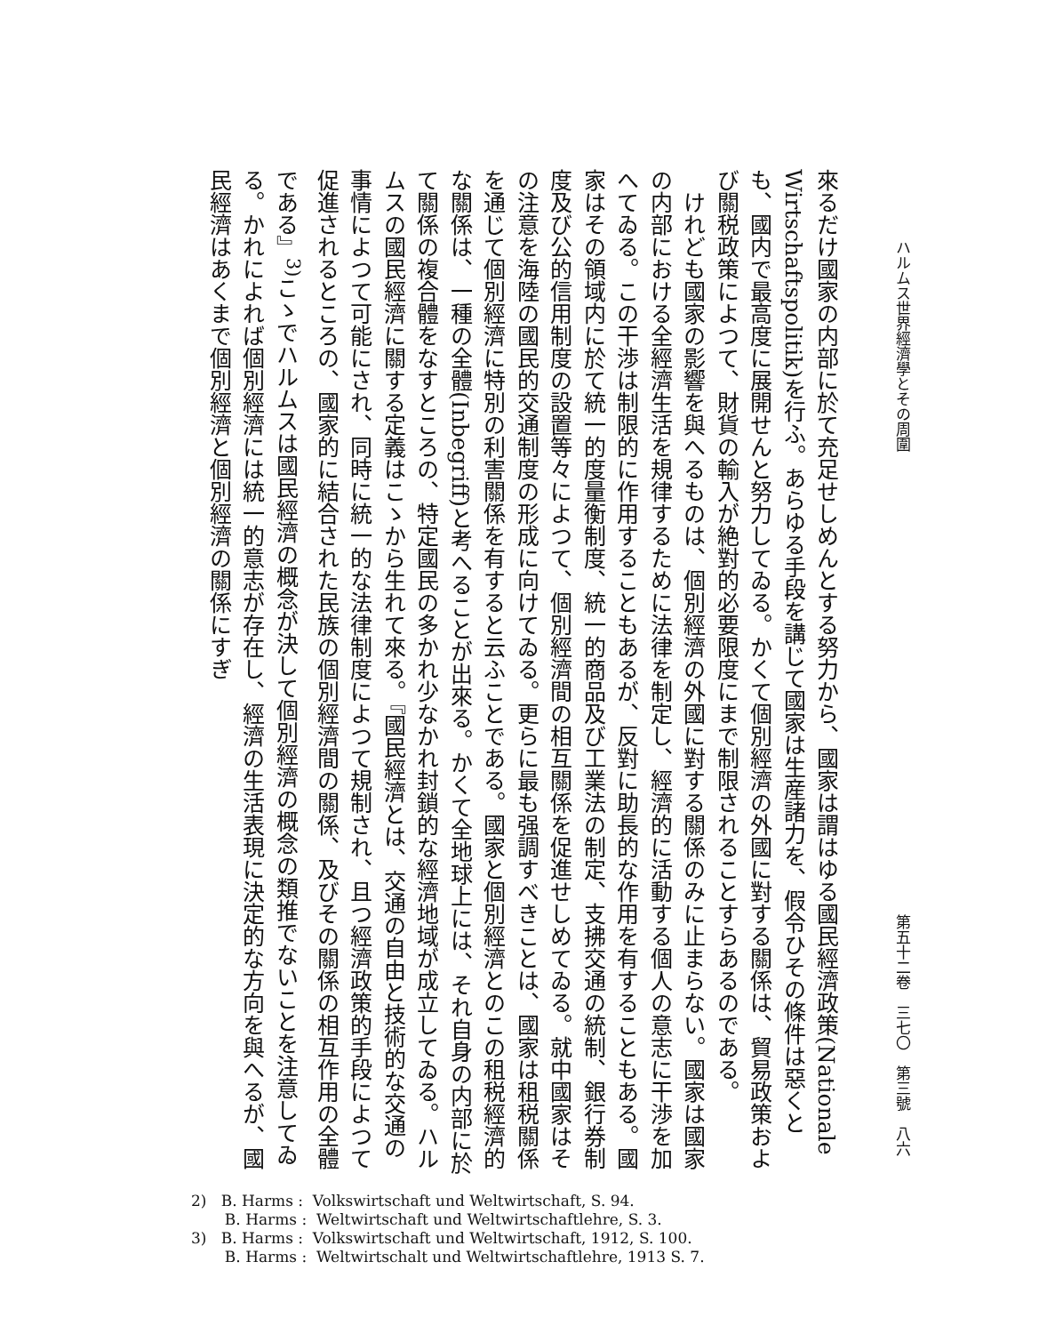ハルムス世界經濟學とその周圍 第五十二卷　三七〇　第三號　八六
來るだけ國家の内部に於て充足せしめんとする努力から、國家は謂はゆる國民經濟政策(Nationale Wirtschaftspolitik)を行ふ。あらゆる手段を講じて國家は生産諸力を、假令ひその條件は惡くとも、國内で最高度に展開せんと努力してゐる。かくて個別經濟の外國に對する關係は、貿易政策および關税政策によつて、財貨の輸入が絶對的必要限度にまで制限されることすらあるのである。
　けれども國家の影響を與へるものは、個別經濟の外國に對する關係のみに止まらない。國家は國家の内部における全經濟生活を規律するために法律を制定し、經濟的に活動する個人の意志に干渉を加へてゐる。この干渉は制限的に作用することもあるが、反對に助長的な作用を有することもある。國家はその領域内に於て統一的度量衡制度、統一的商品及び工業法の制定、支拂交通の統制、銀行券制度及び公的信用制度の設置等々によつて、個別經濟間の相互關係を促進せしめてゐる。就中國家はその注意を海陸の國民的交通制度の形成に向けてゐる。更らに最も强調すべきことは、國家は租税關係を通じて個別經濟に特別の利害關係を有すると云ふことである。國家と個別經濟とのこの租税經濟的な關係は、一種の全體(Inbegriff)と考へることが出來る。かくて全地球上には、それ自身の内部に於て關係の複合體をなすところの、特定國民の多かれ少なかれ封鎖的な經濟地域が成立してゐる。ハルムスの國民經濟に關する定義はこゝから生れて來る。『國民經濟とは、交通の自由と技術的な交通の事情によつて可能にされ、同時に統一的な法律制度によつて規制され、且つ經濟政策的手段によつて促進されるところの、國家的に結合された民族の個別經濟間の關係、及びその關係の相互作用の全體である』<sup>3)</sup>こゝでハルムスは國民經濟の概念が決して個別經濟の概念の類推でないことを注意してゐる。かれによれば個別經濟には統一的意志が存在し、經濟の生活表現に決定的な方向を與へるが、國民經濟はあくまで個別經濟と個別經濟の關係にすぎ
2) B. Harms : Volkswirtschaft und Weltwirtschaft, S. 94.
B. Harms : Weltwirtschaft und Weltwirtschaftlehre, S. 3.
3) B. Harms : Volkswirtschaft und Weltwirtschaft, 1912, S. 100.
B. Harms : Weltwirtschalt und Weltwirtschaftlehre, 1913 S. 7.